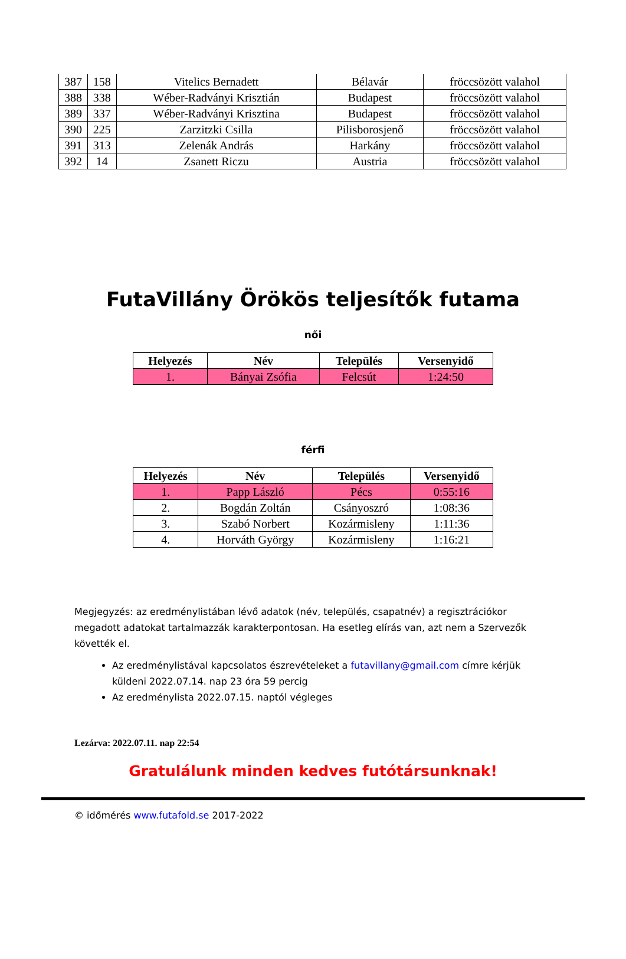| 387 | 158 | Vitelics Bernadett | Bélavár | fröccsözött valahol |
| 388 | 338 | Wéber-Radványi Krisztián | Budapest | fröccsözött valahol |
| 389 | 337 | Wéber-Radványi Krisztina | Budapest | fröccsözött valahol |
| 390 | 225 | Zarzitzki Csilla | Pilisborosjenő | fröccsözött valahol |
| 391 | 313 | Zelenák András | Harkány | fröccsözött valahol |
| 392 | 14 | Zsanett Riczu | Austria | fröccsözött valahol |
FutaVillány Örökös teljesítők futama
női
| Helyezés | Név | Település | Versenyidő |
| --- | --- | --- | --- |
| 1. | Bányai Zsófia | Felcsút | 1:24:50 |
férfi
| Helyezés | Név | Település | Versenyidő |
| --- | --- | --- | --- |
| 1. | Papp László | Pécs | 0:55:16 |
| 2. | Bogdán Zoltán | Csányoszró | 1:08:36 |
| 3. | Szabó Norbert | Kozármisleny | 1:11:36 |
| 4. | Horváth György | Kozármisleny | 1:16:21 |
Megjegyzés: az eredménylistában lévő adatok (név, település, csapatnév) a regisztrációkor megadott adatokat tartalmazzák karakterpontosan. Ha esetleg elírás van, azt nem a Szervezők követték el.
Az eredménylistával kapcsolatos észrevételeket a futavillany@gmail.com címre kérjük küldeni 2022.07.14. nap 23 óra 59 percig
Az eredménylista 2022.07.15. naptól végleges
Lezárva: 2022.07.11. nap 22:54
Gratulálunk minden kedves futótársunknak!
© időmérés www.futafold.se 2017-2022